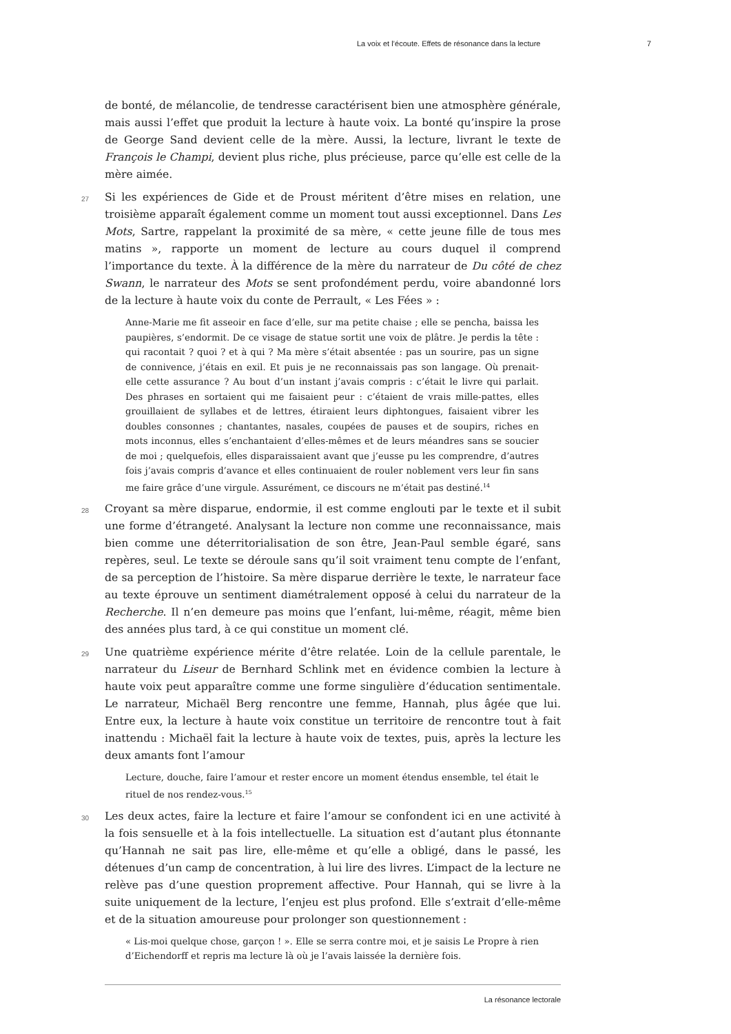La voix et l’écoute. Effets de résonance dans la lecture 7
de bonté, de mélancolie, de tendresse caractérisent bien une atmosphère générale, mais aussi l’effet que produit la lecture à haute voix. La bonté qu’inspire la prose de George Sand devient celle de la mère. Aussi, la lecture, livrant le texte de François le Champi, devient plus riche, plus précieuse, parce qu’elle est celle de la mère aimée.
27 Si les expériences de Gide et de Proust méritent d’être mises en relation, une troisième apparaît également comme un moment tout aussi exceptionnel. Dans Les Mots, Sartre, rappelant la proximité de sa mère, « cette jeune fille de tous mes matins », rapporte un moment de lecture au cours duquel il comprend l’importance du texte. À la différence de la mère du narrateur de Du côté de chez Swann, le narrateur des Mots se sent profondément perdu, voire abandonné lors de la lecture à haute voix du conte de Perrault, « Les Fées » :
Anne-Marie me fit asseoir en face d’elle, sur ma petite chaise ; elle se pencha, baissa les paupières, s’endormit. De ce visage de statue sortit une voix de plâtre. Je perdis la tête : qui racontait ? quoi ? et à qui ? Ma mère s’était absentée : pas un sourire, pas un signe de connivence, j’étais en exil. Et puis je ne reconnaissais pas son langage. Où prenait-elle cette assurance ? Au bout d’un instant j’avais compris : c’était le livre qui parlait. Des phrases en sortaient qui me faisaient peur : c’étaient de vrais mille-pattes, elles grouillaient de syllabes et de lettres, étiraient leurs diphtongues, faisaient vibrer les doubles consonnes ; chantantes, nasales, coupées de pauses et de soupirs, riches en mots inconnus, elles s’enchantaient d’elles-mêmes et de leurs méandres sans se soucier de moi ; quelquefois, elles disparaissaient avant que j’eusse pu les comprendre, d’autres fois j’avais compris d’avance et elles continuaient de rouler noblement vers leur fin sans me faire grâce d’une virgule. Assurément, ce discours ne m’était pas destiné.<sup>14</sup>
28 Croyant sa mère disparue, endormie, il est comme englouti par le texte et il subit une forme d’étrangeté. Analysant la lecture non comme une reconnaissance, mais bien comme une déterritorialisation de son être, Jean-Paul semble égaré, sans repères, seul. Le texte se déroule sans qu’il soit vraiment tenu compte de l’enfant, de sa perception de l’histoire. Sa mère disparue derrière le texte, le narrateur face au texte éprouve un sentiment diamétralement opposé à celui du narrateur de la Recherche. Il n’en demeure pas moins que l’enfant, lui-même, réagit, même bien des années plus tard, à ce qui constitue un moment clé.
29 Une quatrième expérience mérite d’être relatée. Loin de la cellule parentale, le narrateur du Liseur de Bernhard Schlink met en évidence combien la lecture à haute voix peut apparaître comme une forme singulière d’éducation sentimentale. Le narrateur, Michaël Berg rencontre une femme, Hannah, plus âgée que lui. Entre eux, la lecture à haute voix constitue un territoire de rencontre tout à fait inattendu : Michaël fait la lecture à haute voix de textes, puis, après la lecture les deux amants font l’amour
Lecture, douche, faire l’amour et rester encore un moment étendus ensemble, tel était le rituel de nos rendez-vous.<sup>15</sup>
30 Les deux actes, faire la lecture et faire l’amour se confondent ici en une activité à la fois sensuelle et à la fois intellectuelle. La situation est d’autant plus étonnante qu’Hannah ne sait pas lire, elle-même et qu’elle a obligé, dans le passé, les détenues d’un camp de concentration, à lui lire des livres. L’impact de la lecture ne relève pas d’une question proprement affective. Pour Hannah, qui se livre à la suite uniquement de la lecture, l’enjeu est plus profond. Elle s’extrait d’elle-même et de la situation amoureuse pour prolonger son questionnement :
« Lis-moi quelque chose, garçon ! ». Elle se serra contre moi, et je saisis Le Propre à rien d’Eichendorff et repris ma lecture là où je l’avais laissée la dernière fois.
La résonance lectorale